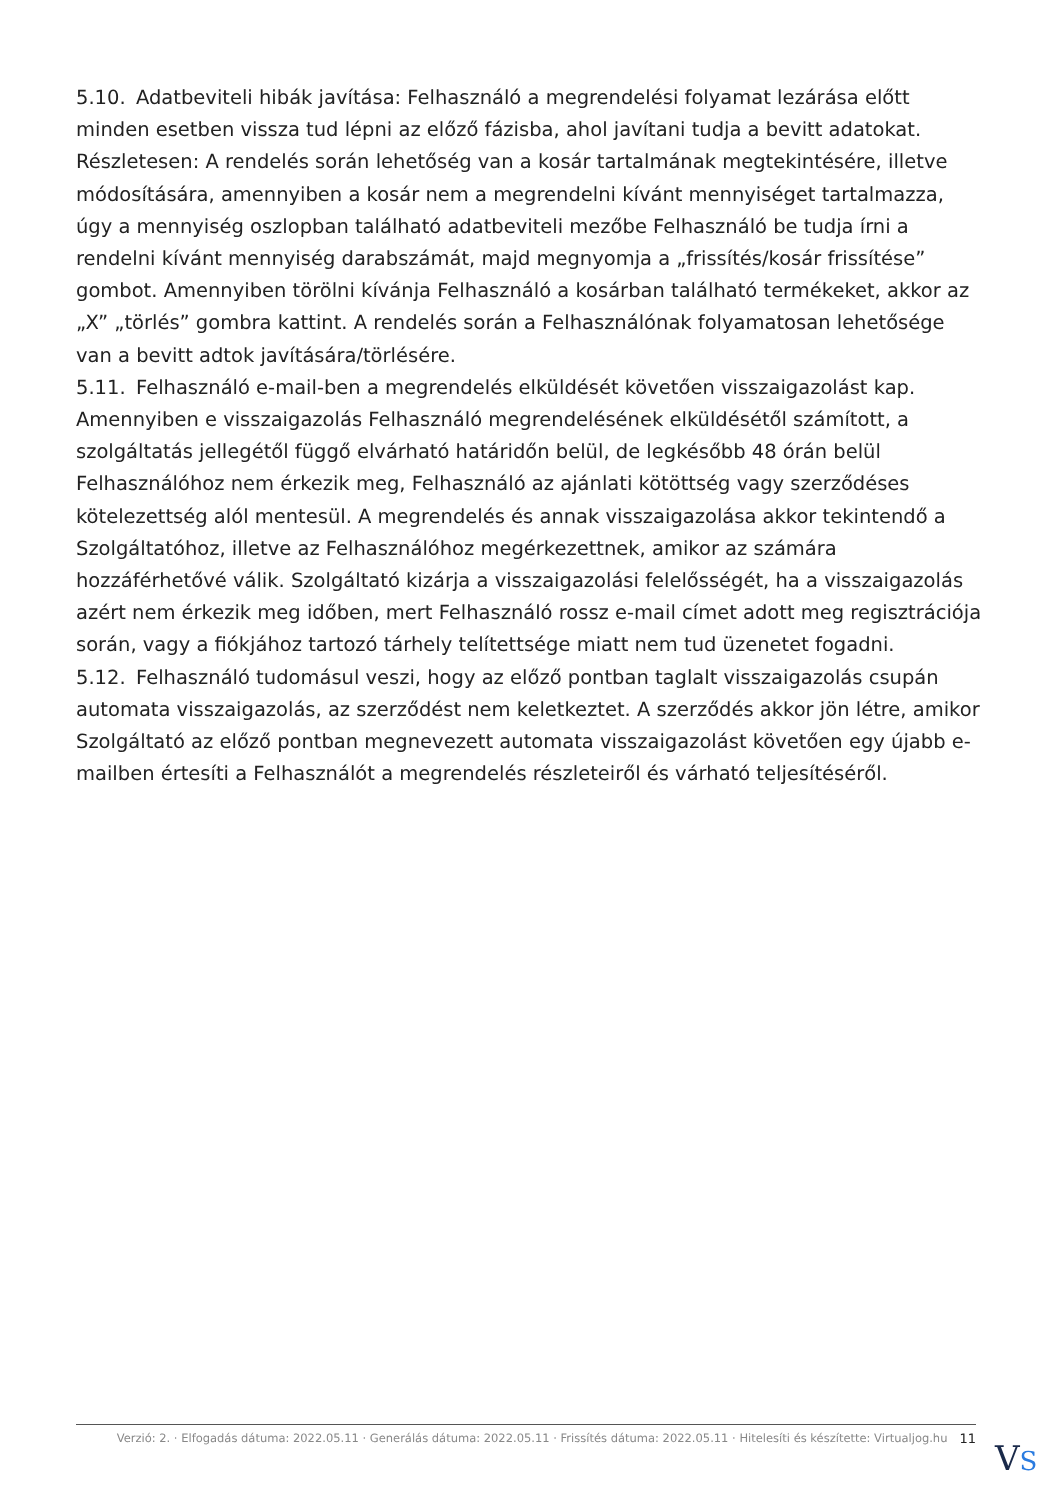5.10. Adatbeviteli hibák javítása: Felhasználó a megrendelési folyamat lezárása előtt minden esetben vissza tud lépni az előző fázisba, ahol javítani tudja a bevitt adatokat. Részletesen: A rendelés során lehetőség van a kosár tartalmának megtekintésére, illetve módosítására, amennyiben a kosár nem a megrendelni kívánt mennyiséget tartalmazza, úgy a mennyiség oszlopban található adatbeviteli mezőbe Felhasználó be tudja írni a rendelni kívánt mennyiség darabszámát, majd megnyomja a „frissítés/kosár frissítése” gombot. Amennyiben törölni kívánja Felhasználó a kosárban található termékeket, akkor az „X” „törlés” gombra kattint. A rendelés során a Felhasználónak folyamatosan lehetősége van a bevitt adtok javítására/törlésére.
5.11. Felhasználó e-mail-ben a megrendelés elküldését követően visszaigazolást kap. Amennyiben e visszaigazolás Felhasználó megrendelésének elküldésétől számított, a szolgáltatás jellegétől függő elvárható határidőn belül, de legkésőbb 48 órán belül Felhasználóhoz nem érkezik meg, Felhasználó az ajánlati kötöttség vagy szerződéses kötelezettség alól mentesül. A megrendelés és annak visszaigazolása akkor tekintendő a Szolgáltatóhoz, illetve az Felhasználóhoz megérkezettnek, amikor az számára hozzáférhetővé válik. Szolgáltató kizárja a visszaigazolási felelősségét, ha a visszaigazolás azért nem érkezik meg időben, mert Felhasználó rossz e-mail címet adott meg regisztrációja során, vagy a fiókjához tartozó tárhely telítettsége miatt nem tud üzenetet fogadni.
5.12. Felhasználó tudomásul veszi, hogy az előző pontban taglalt visszaigazolás csupán automata visszaigazolás, az szerződést nem keletkeztet. A szerződés akkor jön létre, amikor Szolgáltató az előző pontban megnevezett automata visszaigazolást követően egy újabb e-mailben értesíti a Felhasználót a megrendelés részleteiről és várható teljesítéséről.
Verzió: 2. · Elfogadás dátuma: 2022.05.11 · Generálás dátuma: 2022.05.11 · Frissítés dátuma: 2022.05.11 · Hitelesíti és készítette: Virtualjog.hu 11
VS